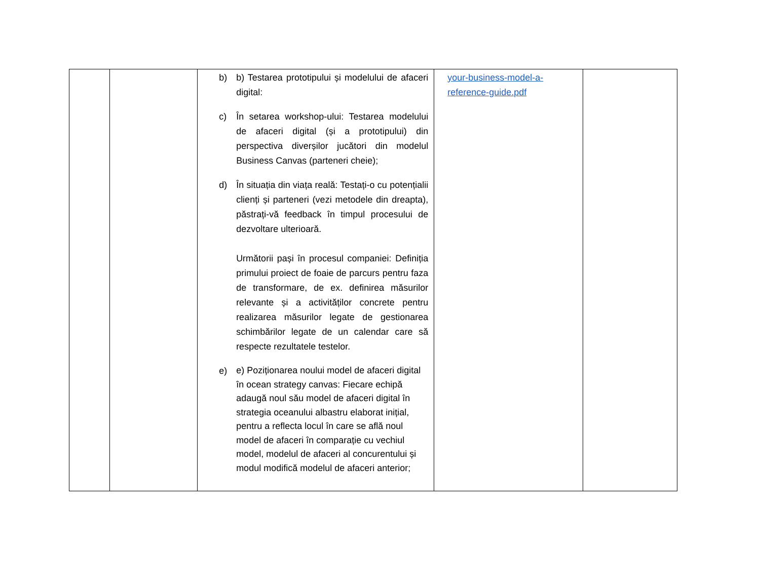| | | b) b) Testarea prototipului și modelului de afaceri digital: c) În setarea workshop-ului: Testarea modelului de afaceri digital (și a prototipului) din perspectiva diverșilor jucători din modelul Business Canvas (parteneri cheie); d) În situația din viața reală: Testați-o cu potențialii clienți și parteneri (vezi metodele din dreapta), păstrați-vă feedback în timpul procesului de dezvoltare ulterioară. Următorii pași în procesul companiei: Definiția primului proiect de foaie de parcurs pentru faza de transformare, de ex. definirea măsurilor relevante și a activităților concrete pentru realizarea măsurilor legate de gestionarea schimbărilor legate de un calendar care să respecte rezultatele testelor. e) e) Poziționarea noului model de afaceri digital în ocean strategy canvas: Fiecare echipă adaugă noul său model de afaceri digital în strategia oceanului albastru elaborat inițial, pentru a reflecta locul în care se află noul model de afaceri în comparație cu vechiul model, modelul de afaceri al concurentului și modul modifică modelul de afaceri anterior; | your-business-model-a- reference-guide.pdf | |